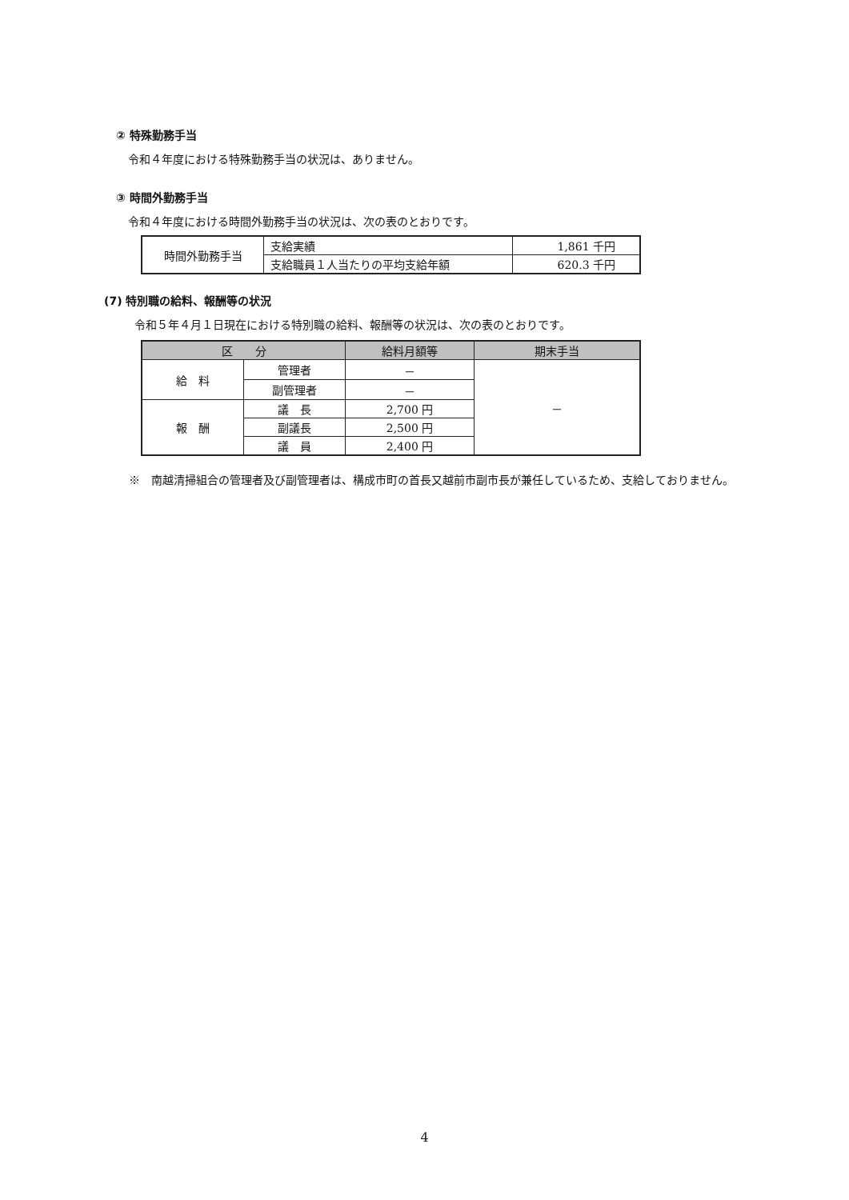② 特殊勤務手当
令和４年度における特殊勤務手当の状況は、ありません。
③ 時間外勤務手当
令和４年度における時間外勤務手当の状況は、次の表のとおりです。
| 時間外勤務手当 | 支給実績 | 1,861 千円 |
| | 支給職員１人当たりの平均支給年額 | 620.3 千円 |
(7) 特別職の給料、報酬等の状況
令和５年４月１日現在における特別職の給料、報酬等の状況は、次の表のとおりです。
| 区 分 | | 給料月額等 | 期末手当 |
| --- | --- | --- | --- |
| 給 料 | 管理者 | － | － |
| | 副管理者 | － | |
| 報 酬 | 議 長 | 2,700 円 | |
| | 副議長 | 2,500 円 | |
| | 議 員 | 2,400 円 | |
※　南越清掃組合の管理者及び副管理者は、構成市町の首長又越前市副市長が兼任しているため、支給しておりません。
4